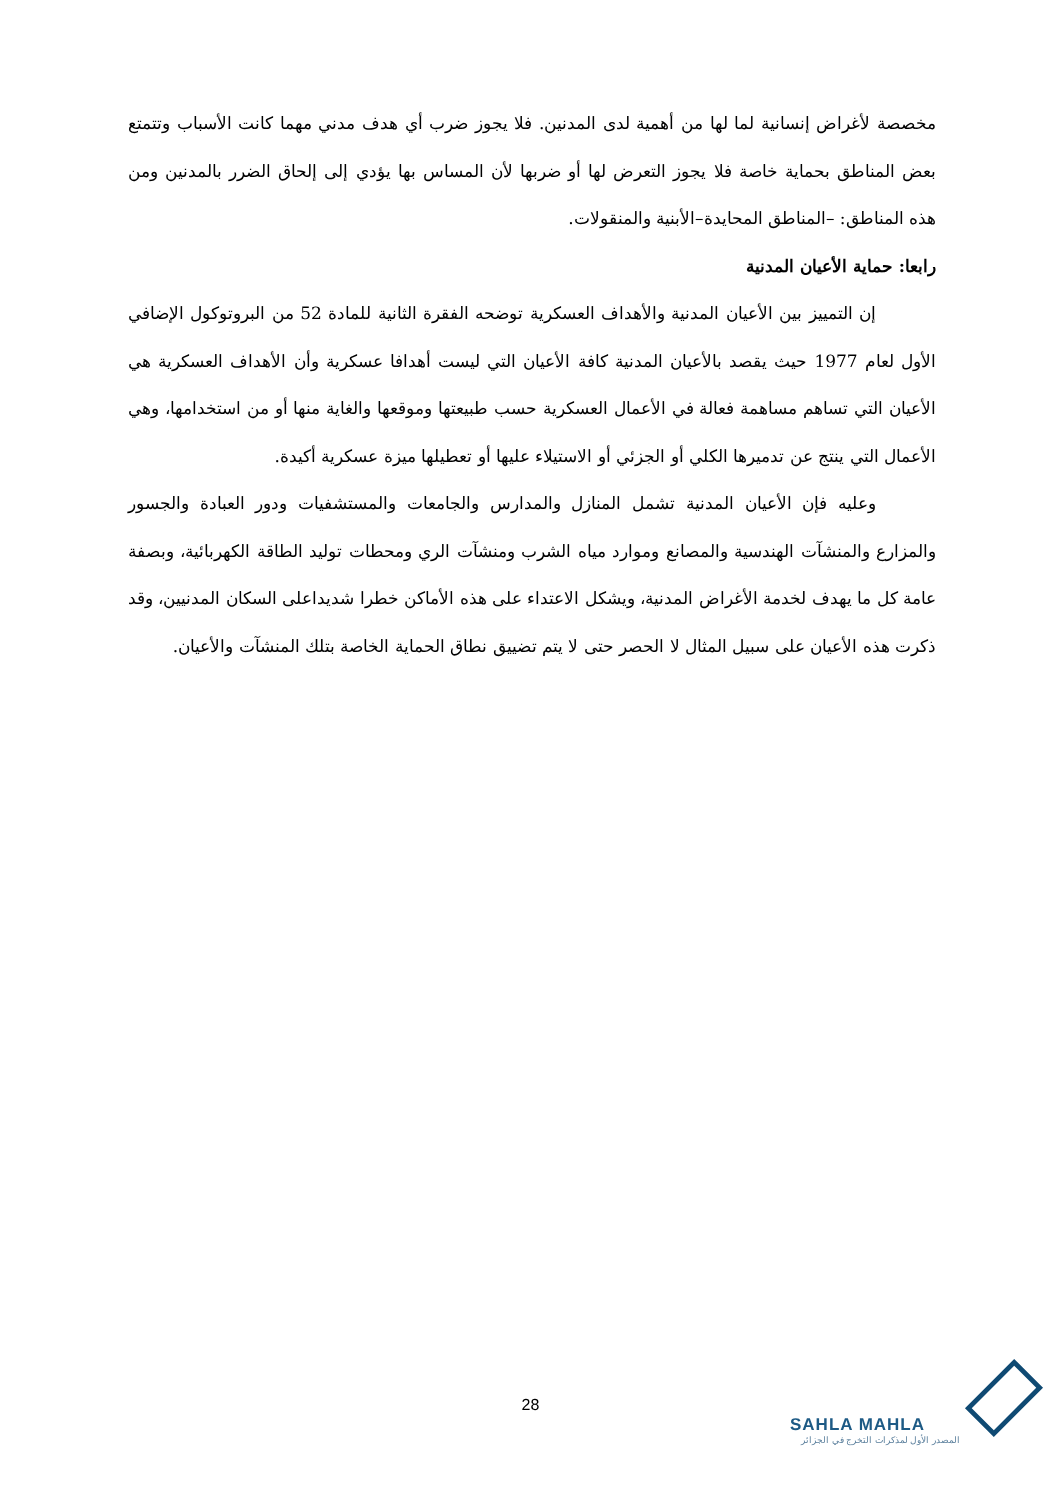مخصصة لأغراض إنسانية لما لها من أهمية لدى المدنين. فلا يجوز ضرب أي هدف مدني مهما كانت الأسباب وتتمتع بعض المناطق بحماية خاصة فلا يجوز التعرض لها أو ضربها لأن المساس بها يؤدي إلى إلحاق الضرر بالمدنين ومن هذه المناطق: –المناطق المحايدة–الأبنية والمنقولات.
رابعا: حماية الأعيان المدنية
إن التمييز بين الأعيان المدنية والأهداف العسكرية توضحه الفقرة الثانية للمادة 52 من البروتوكول الإضافي الأول لعام 1977 حيث يقصد بالأعيان المدنية كافة الأعيان التي ليست أهدافا عسكرية وأن الأهداف العسكرية هي الأعيان التي تساهم مساهمة فعالة في الأعمال العسكرية حسب طبيعتها وموقعها والغاية منها أو من استخدامها، وهي الأعمال التي ينتج عن تدميرها الكلي أو الجزئي أو الاستيلاء عليها أو تعطيلها ميزة عسكرية أكيدة.
وعليه فإن الأعيان المدنية تشمل المنازل والمدارس والجامعات والمستشفيات ودور العبادة والجسور والمزارع والمنشآت الهندسية والمصانع وموارد مياه الشرب ومنشآت الري ومحطات توليد الطاقة الكهربائية، وبصفة عامة كل ما يهدف لخدمة الأغراض المدنية، ويشكل الاعتداء على هذه الأماكن خطرا شديداعلى السكان المدنيين، وقد ذكرت هذه الأعيان على سبيل المثال لا الحصر حتى لا يتم تضييق نطاق الحماية الخاصة بتلك المنشآت والأعيان.
28
SAHLA MAHLA
المصدر الأول لمذكرات التخرج في الجزائر